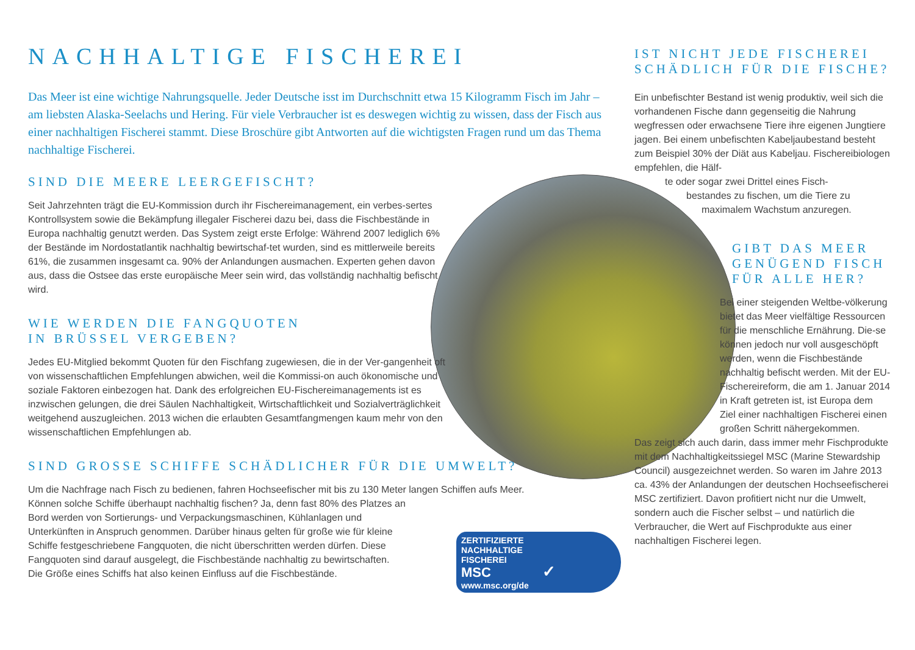NACHHALTIGE FISCHEREI
Das Meer ist eine wichtige Nahrungsquelle. Jeder Deutsche isst im Durchschnitt etwa 15 Kilogramm Fisch im Jahr – am liebsten Alaska-Seelachs und Hering. Für viele Verbraucher ist es deswegen wichtig zu wissen, dass der Fisch aus einer nachhaltigen Fischerei stammt. Diese Broschüre gibt Antworten auf die wichtigsten Fragen rund um das Thema nachhaltige Fischerei.
SIND DIE MEERE LEERGEFISCHT?
Seit Jahrzehnten trägt die EU-Kommission durch ihr Fischereimanagement, ein verbes-sertes Kontrollsystem sowie die Bekämpfung illegaler Fischerei dazu bei, dass die Fischbestände in Europa nachhaltig genutzt werden. Das System zeigt erste Erfolge: Während 2007 lediglich 6% der Bestände im Nordostatlantik nachhaltig bewirtschaf-tet wurden, sind es mittlerweile bereits 61%, die zusammen insgesamt ca. 90% der Anlandungen ausmachen. Experten gehen davon aus, dass die Ostsee das erste europäische Meer sein wird, das vollständig nachhaltig befischt wird.
WIE WERDEN DIE FANGQUOTEN
IN BRÜSSEL VERGEBEN?
Jedes EU-Mitglied bekommt Quoten für den Fischfang zugewiesen, die in der Ver-gangenheit oft von wissenschaftlichen Empfehlungen abwichen, weil die Kommissi-on auch ökonomische und soziale Faktoren einbezogen hat. Dank des erfolgreichen EU-Fischereimanagements ist es inzwischen gelungen, die drei Säulen Nachhaltigkeit, Wirtschaftlichkeit und Sozialverträglichkeit weitgehend auszugleichen. 2013 wichen die erlaubten Gesamtfangmengen kaum mehr von den wissenschaftlichen Empfehlungen ab.
SIND GROSSE SCHIFFE SCHÄDLICHER FÜR DIE UMWELT?
Um die Nachfrage nach Fisch zu bedienen, fahren Hochseefischer mit bis zu 130 Meter langen Schiffen aufs Meer.
Können solche Schiffe überhaupt nachhaltig fischen? Ja, denn fast 80% des Platzes an
Bord werden von Sortierungs- und Verpackungsmaschinen, Kühlanlagen und
Unterkünften in Anspruch genommen. Darüber hinaus gelten für große wie für kleine
Schiffe festgeschriebene Fangquoten, die nicht überschritten werden dürfen. Diese
Fangquoten sind darauf ausgelegt, die Fischbestände nachhaltig zu bewirtschaften.
Die Größe eines Schiffs hat also keinen Einfluss auf die Fischbestände.
ZERTIFIZIERTE
NACHHALTIGE
FISCHEREI
MSC ✓
www.msc.org/de
IST NICHT JEDE FISCHEREI
SCHÄDLICH FÜR DIE FISCHE?
Ein unbefischter Bestand ist wenig produktiv, weil sich die vorhandenen Fische dann gegenseitig die Nahrung wegfressen oder erwachsene Tiere ihre eigenen Jungtiere jagen. Bei einem unbefischten Kabeljaubestand besteht zum Beispiel 30% der Diät aus Kabeljau. Fischereibiologen empfehlen, die Hälf-
te oder sogar zwei Drittel eines Fisch-
bestandes zu fischen, um die Tiere zu
maximalem Wachstum anzuregen.
GIBT DAS MEER
GENÜGEND FISCH
FÜR ALLE HER?
Bei einer steigenden Weltbe-völkerung bietet das Meer vielfältige Ressourcen für die menschliche Ernährung. Die-se können jedoch nur voll ausgeschöpft werden, wenn die Fischbestände nachhaltig befischt werden. Mit der EU-Fischereireform, die am 1. Januar 2014 in Kraft getreten ist, ist Europa dem Ziel einer nachhaltigen Fischerei einen großen Schritt nähergekommen.
Das zeigt sich auch darin, dass immer mehr Fischprodukte mit dem Nachhaltigkeitssiegel MSC (Marine Stewardship Council) ausgezeichnet werden. So waren im Jahre 2013 ca. 43% der Anlandungen der deutschen Hochseefischerei MSC zertifiziert. Davon profitiert nicht nur die Umwelt, sondern auch die Fischer selbst – und natürlich die Verbraucher, die Wert auf Fischprodukte aus einer nachhaltigen Fischerei legen.